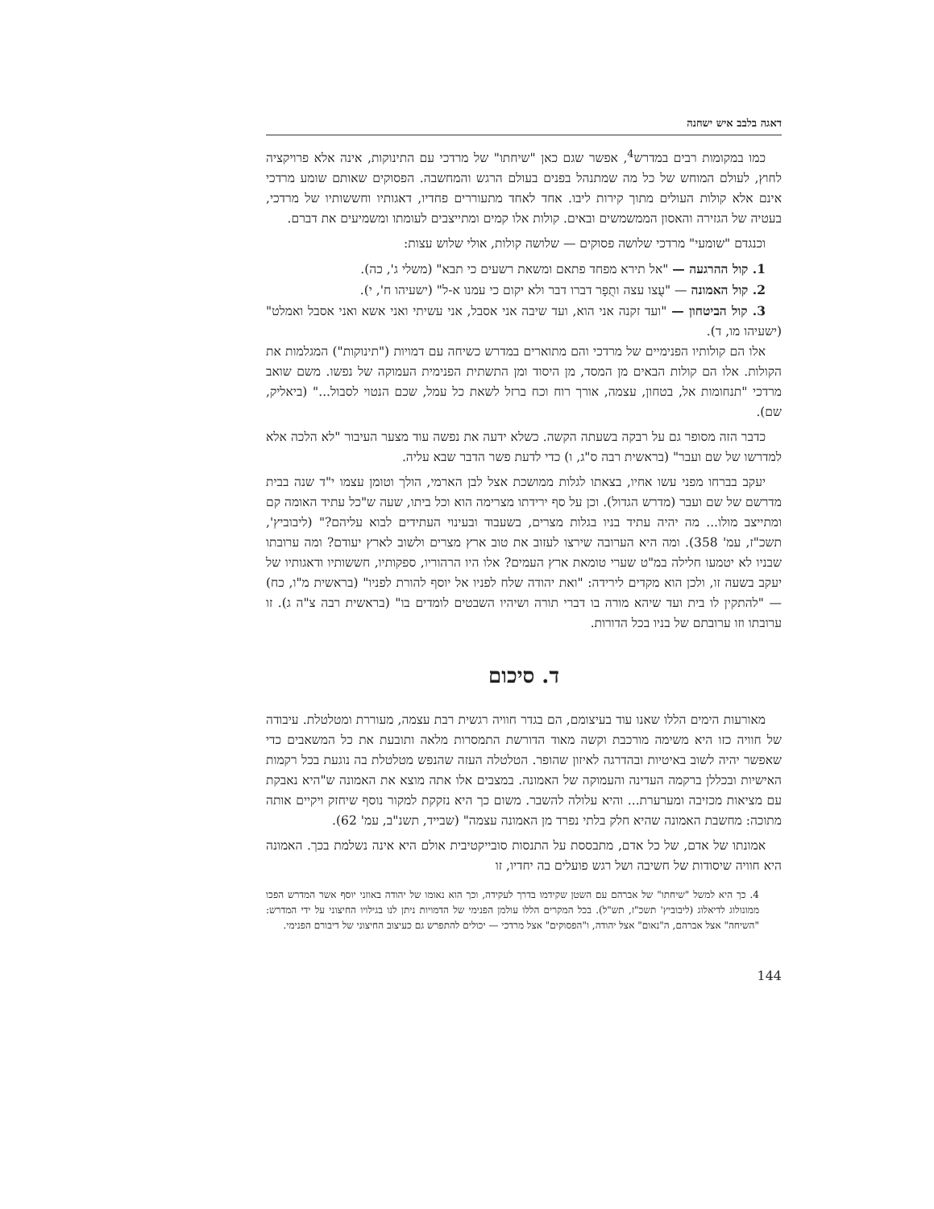דאגה בלבב איש ישחנה
כמו במקומות רבים במדרש<sup>4</sup>, אפשר שגם כאן "שיחתו" של מרדכי עם התינוקות, אינה אלא פרויקציה לחוץ, לעולם המוחש של כל מה שמתנהל בפנים בעולם הרגש והמחשבה. הפסוקים שאותם שומע מרדכי אינם אלא קולות העולים מתוך קירות ליבו. אחד לאחד מתעוררים פחדיו, דאגותיו וחששותיו של מרדכי, בעטיה של הגזירה והאסון הממשמשים ובאים. קולות אלו קמים ומתייצבים לעומתו ומשמיעים את דברם.
וכנגדם "שומעי" מרדכי שלושה פסוקים — שלושה קולות, אולי שלוש עצות:
1. קול ההרגעה — "אל תירא מפחד פתאם ומשאת רשעים כי תבא" (משלי ג', כה).
2. קול האמונה — "עֻצו עצה ותֻפָר דברו דבר ולא יקום כי עמנו א-ל" (ישעיהו ח', י).
3. קול הביטחון — "ועד זקנה אני הוא, ועד שיבה אני אסבל, אני עשיתי ואני אשא ואני אסבל ואמלט" (ישעיהו מו, ד).
אלו הם קולותיו הפנימיים של מרדכי והם מתוארים במדרש כשיחה עם דמויות ("תינוקות") המגלמות את הקולות. אלו הם קולות הבאים מן המסד, מן היסוד ומן התשתית הפנימית העמוקה של נפשו. משם שואב מרדכי "תנחומות אל, בטחון, עצמה, אורך רוח וכח ברזל לשאת כל עמל, שכם הנטוי לסבול..." (ביאליק, שם).
כדבר הזה מסופר גם על רבקה בשעתה הקשה. כשלא ידעה את נפשה עוד מצער העיבור "לא הלכה אלא למדרשו של שם ועבר" (בראשית רבה ס"ג, ו) כדי לדעת פשר הדבר שבא עליה.
יעקב בברחו מפני עשו אחיו, בצאתו לגלות ממושכת אצל לבן הארמי, הולך וטומן עצמו י"ד שנה בבית מדרשם של שם ועבר (מדרש הגדול). וכן על סף ירידתו מצרימה הוא וכל ביתו, שעה ש"כל עתיד האומה קם ומתייצב מולו... מה יהיה עתיד בניו בגלות מצרים, בשעבוד ובעינוי העתידים לבוא עליהם?" (ליבוביץ', תשכ"ז, עמ' 358). ומה היא הערובה שירצו לעזוב את טוב ארץ מצרים ולשוב לארץ יעודם? ומה ערובתו שבניו לא יטמעו חלילה במ"ט שערי טומאת ארץ העמים? אלו היו הרהוריו, ספקותיו, חששותיו ודאגותיו של יעקב בשעה זו, ולכן הוא מקדים לירידה: "ואת יהודה שלח לפניו אל יוסף להורת לפניו" (בראשית מ"ו, כח) — "להתקין לו בית ועד שיהא מורה בו דברי תורה ושיהיו השבטים לומדים בו" (בראשית רבה צ"ה ג). זו ערובתו וזו ערובתם של בניו בכל הדורות.
ד. סיכום
מאורעות הימים הללו שאנו עוד בעיצומם, הם בגדר חוויה רגשית רבת עצמה, מעוררת ומטלטלת. עיבודה של חוויה כזו היא משימה מורכבת וקשה מאוד הדורשת התמסרות מלאה ותובעת את כל המשאבים כדי שאפשר יהיה לשוב באיטיות ובהדרגה לאיזון שהופר. הטלטלה העזה שהנפש מטלטלת בה נוגעת בכל רקמות האישיות ובכללן ברקמה העדינה והעמוקה של האמונה. במצבים אלו אתה מוצא את האמונה ש"היא נאבקת עם מציאות מכזיבה ומערערת... והיא עלולה להשבר. משום כך היא נזקקת למקור נוסף שיחזק ויקיים אותה מתוכה: מחשבת האמונה שהיא חלק בלתי נפרד מן האמונה עצמה" (שבייד, תשנ"ב, עמ' 62).
אמונתו של אדם, של כל אדם, מתבססת על התנסות סובייקטיבית אולם היא אינה נשלמת בכך. האמונה היא חוויה שיסודות של חשיבה ושל רגש פועלים בה יחדיו, זו
4. כך היא למשל "שיחתו" של אברהם עם השטן שקידמו בדרך לעקידה, וכך הוא נאומו של יהודה באוזני יוסף אשר המדרש הפכו ממונולוג לדיאלוג (ליבוביץ' תשכ"ז, תש"ל). בכל המקרים הללו עולמן הפנימי של הדמויות ניתן לנו בגילויו החיצוני על ידי המדרש: "השיחה" אצל אברהם, ה"נאום" אצל יהודה, ו"הפסוקים" אצל מרדכי — יכולים להתפרש גם כעיצוב החיצוני של דיבורם הפנימי.
144